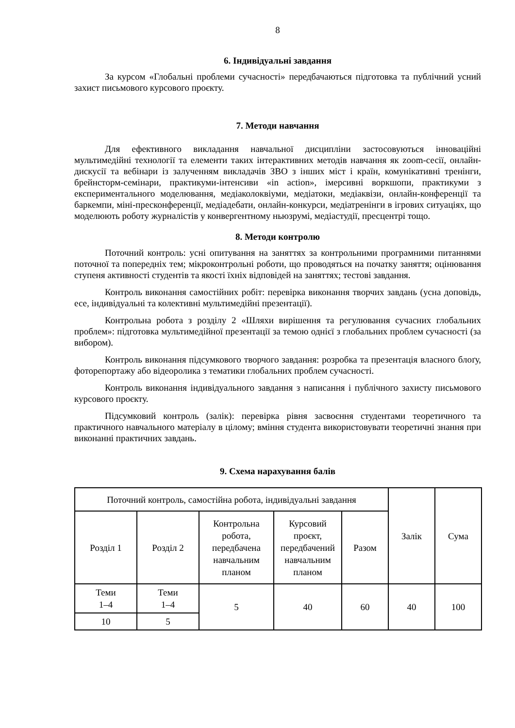8
6. Індивідуальні завдання
За курсом «Глобальні проблеми сучасності» передбачаються підготовка та публічний усний захист письмового курсового проєкту.
7. Методи навчання
Для ефективного викладання навчальної дисципліни застосовуються інноваційні мультимедійні технології та елементи таких інтерактивних методів навчання як zoom-сесії, онлайн-дискусії та вебінари із залученням викладачів ЗВО з інших міст і країн, комунікативні тренінги, брейнсторм-семінари, практикуми-інтенсиви «in action», імерсивні воркшопи, практикуми з експериментального моделювання, медіаколоквіуми, медіатоки, медіаквізи, онлайн-конференції та баркемпи, міні-пресконференції, медіадебати, онлайн-конкурси, медіатренінги в ігрових ситуаціях, що моделюють роботу журналістів у конвергентному ньюзрумі, медіастудії, пресцентрі тощо.
8. Методи контролю
Поточний контроль: усні опитування на заняттях за контрольними програмними питаннями поточної та попередніх тем; мікроконтрольні роботи, що проводяться на початку заняття; оцінювання ступеня активності студентів та якості їхніх відповідей на заняттях; тестові завдання.
Контроль виконання самостійних робіт: перевірка виконання творчих завдань (усна доповідь, есе, індивідуальні та колективні мультимедійні презентації).
Контрольна робота з розділу 2 «Шляхи вирішення та регулювання сучасних глобальних проблем»: підготовка мультимедійної презентації за темою однієї з глобальних проблем сучасності (за вибором).
Контроль виконання підсумкового творчого завдання: розробка та презентація власного блоґу, фоторепортажу або відеоролика з тематики глобальних проблем сучасності.
Контроль виконання індивідуального завдання з написання і публічного захисту письмового курсового проєкту.
Підсумковий контроль (залік): перевірка рівня засвоєння студентами теоретичного та практичного навчального матеріалу в цілому; вміння студента використовувати теоретичні знання при виконанні практичних завдань.
9. Схема нарахування балів
| Поточний контроль, самостійна робота, індивідуальні завдання | | | | | Залік | Сума |
| Розділ 1 | Розділ 2 | Контрольна робота, передбачена навчальним планом | Курсовий проєкт, передбачений навчальним планом | Разом | | |
| Теми 1–4 | Теми 1–4 | 5 | 40 | 60 | 40 | 100 |
| 10 | 5 | | | | | |